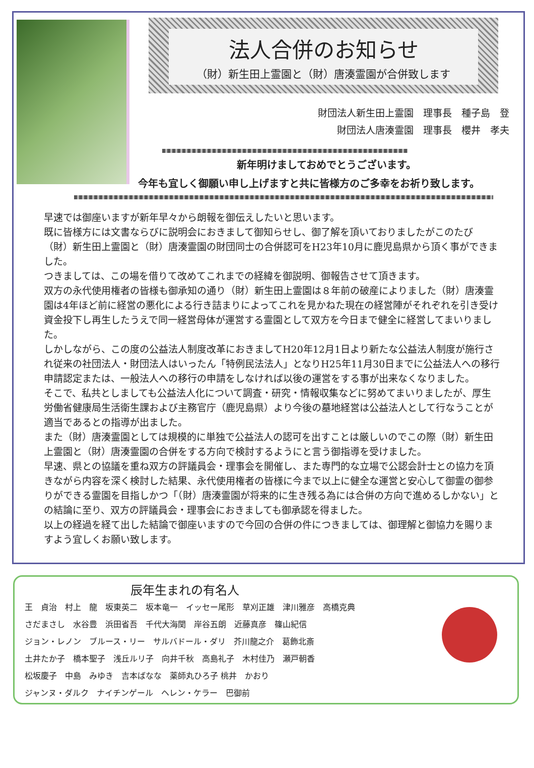法人合併のお知らせ
（財）新生田上霊園と（財）唐湊霊園が合併致します
財団法人新生田上霊園　理事長　種子島　登
財団法人唐湊霊園　理事長　櫻井　孝夫
新年明けましておめでとうございます。
今年も宜しく御願い申し上げますと共に皆様方のご多幸をお祈り致します。
早速では御座いますが新年早々から朗報を御伝えしたいと思います。
既に皆様方には文書ならびに説明会におきまして御知らせし、御了解を頂いておりましたがこのたび（財）新生田上霊園と（財）唐湊霊園の財団同士の合併認可をH23年10月に鹿児島県から頂く事ができました。
つきましては、この場を借りて改めてこれまでの経緯を御説明、御報告させて頂きます。
双方の永代使用権者の皆様も御承知の通り（財）新生田上霊園は８年前の破産によりました（財）唐湊霊園は4年ほど前に経営の悪化による行き詰まりによってこれを見かねた現在の経営陣がそれぞれを引き受け資金投下し再生したうえで同一経営母体が運営する霊園として双方を今日まで健全に経営してまいりました。
しかしながら、この度の公益法人制度改革におきましてH20年12月1日より新たな公益法人制度が施行され従来の社団法人・財団法人はいったん「特例民法法人」となりH25年11月30日までに公益法人への移行申請認定または、一般法人への移行の申請をしなければ以後の運営をする事が出来なくなりました。
そこで、私共としましても公益法人化について調査・研究・情報収集などに努めてまいりましたが、厚生労働省健康局生活衛生課および主務官庁（鹿児島県）より今後の墓地経営は公益法人として行なうことが適当であるとの指導が出ました。
また（財）唐湊霊園としては規模的に単独で公益法人の認可を出すことは厳しいのでこの際（財）新生田上霊園と（財）唐湊霊園の合併をする方向で検討するようにと言う御指導を受けました。
早速、県との協議を重ね双方の評議員会・理事会を開催し、また専門的な立場で公認会計士との協力を頂きながら内容を深く検討した結果、永代使用権者の皆様に今まで以上に健全な運営と安心して御霊の御参りができる霊園を目指しかつ「（財）唐湊霊園が将来的に生き残る為には合併の方向で進めるしかない」との結論に至り、双方の評議員会・理事会におきましても御承認を得ました。
以上の経過を経て出した結論で御座いますので今回の合併の件につきましては、御理解と御協力を賜りますよう宜しくお願い致します。
辰年生まれの有名人
王　貞治　村上　龍　坂東英二　坂本竜一　イッセー尾形　草刈正雄　津川雅彦　高橋克典
さだまさし　水谷豊　浜田省吾　千代大海関　岸谷五朗　近藤真彦　篠山紀信
ジョン・レノン　ブルース・リー　サルバドール・ダリ　芥川龍之介　葛飾北斎
土井たか子　橋本聖子　浅丘ルリ子　向井千秋　高島礼子　木村佳乃　瀬戸朝香
松坂慶子　中島　みゆき　吉本ばなな　薬師丸ひろ子 桃井　かおり
ジャンヌ・ダルク　ナイチンゲール　ヘレン・ケラー　巴御前